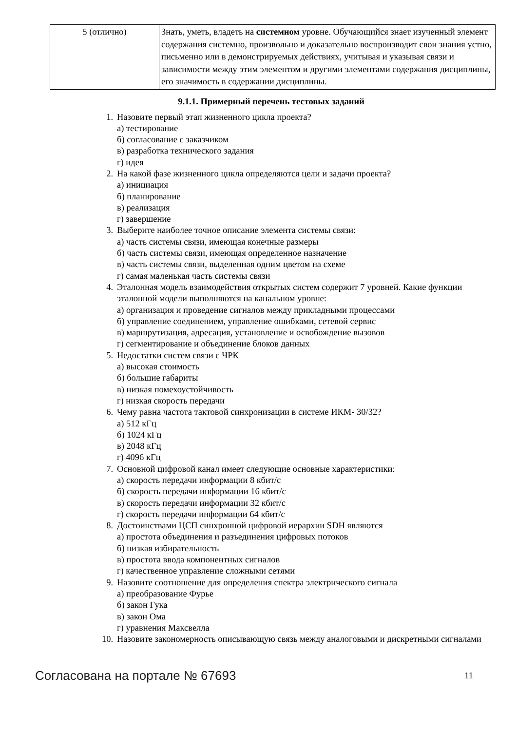| 5 (отлично) | Знать, уметь, владеть на системном уровне. Обучающийся знает изученный элемент содержания системно, произвольно и доказательно воспроизводит свои знания устно, письменно или в демонстрируемых действиях, учитывая и указывая связи и зависимости между этим элементом и другими элементами содержания дисциплины, его значимость в содержании дисциплины. |
9.1.1. Примерный перечень тестовых заданий
1. Назовите первый этап жизненного цикла проекта?
а) тестирование
б) согласование с заказчиком
в) разработка технического задания
г) идея
2. На какой фазе жизненного цикла определяются цели и задачи проекта?
а) инициация
б) планирование
в) реализация
г) завершение
3. Выберите наиболее точное описание элемента системы связи:
а) часть системы связи, имеющая конечные размеры
б) часть системы связи, имеющая определенное назначение
в) часть системы связи, выделенная одним цветом на схеме
г) самая маленькая часть системы связи
4. Эталонная модель взаимодействия открытых систем содержит 7 уровней. Какие функции эталонной модели выполняются на канальном уровне:
а) организация и проведение сигналов между прикладными процессами
б) управление соединением, управление ошибками, сетевой сервис
в) маршрутизация, адресация, установление и освобождение вызовов
г) сегментирование и объединение блоков данных
5. Недостатки систем связи с ЧРК
а) высокая стоимость
б) большие габариты
в) низкая помехоустойчивость
г) низкая скорость передачи
6. Чему равна частота тактовой синхронизации в системе ИКМ- 30/32?
а) 512 кГц
б) 1024 кГц
в) 2048 кГц
г) 4096 кГц
7. Основной цифровой канал имеет следующие основные характеристики:
а) скорость передачи информации 8 кбит/с
б) скорость передачи информации 16 кбит/с
в) скорость передачи информации 32 кбит/с
г) скорость передачи информации 64 кбит/с
8. Достоинствами ЦСП синхронной цифровой иерархии SDH являются
а) простота объединения и разъединения цифровых потоков
б) низкая избирательность
в) простота ввода компонентных сигналов
г) качественное управление сложными сетями
9. Назовите соотношение для определения спектра электрического сигнала
а) преобразование Фурье
б) закон Гука
в) закон Ома
г) уравнения Максвелла
10. Назовите закономерность описывающую связь между аналоговыми и дискретными сигналами
Согласована на портале № 67693 11